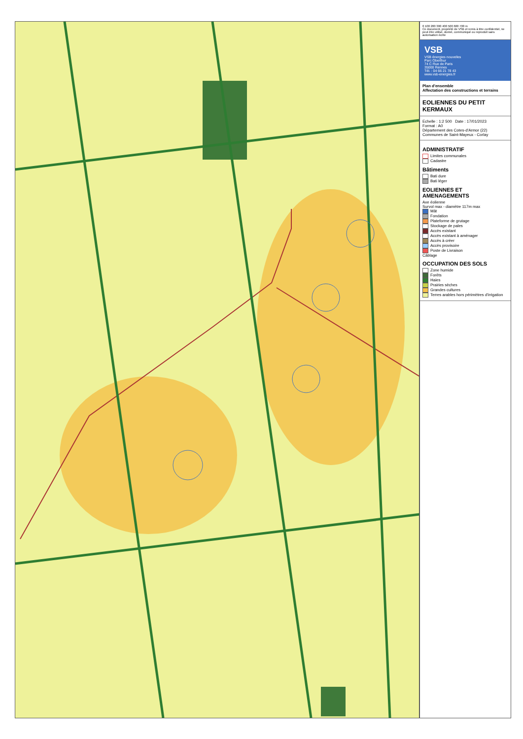0 100 200 300 400 500 600 700 m
Ce document, propriété de VSB et remis à titre confidentiel, ne peut être utilisé, donné, communiqué ou reproduit sans autorisation écrite
VSB
VSB énergies nouvelles
Parc Oberthur
74 C Rue de Paris
35000 Rennes
Tél. : 04 66 21 78 43
www.vsb-energies.fr
Plan d'ensemble
Affectation des constructions et terrains
EOLIENNES DU PETIT KERMAUX
Echelle : 1:2 500 Date : 17/01/2023
Format : A0
Département des Cotes-d'Armor (22)
Communes de Saint-Mayeux - Corlay
ADMINISTRATIF
Limites communales
Cadastre
Bâtiments
Bati dure
Bati léger
EOLIENNES ET AMENAGEMENTS
Axe éolienne
Survol max - diamètre 117m max
Mât
Fondation
Plateforme de grutage
Stockage de pales
Accès existant
Accès existant à aménager
Accès à créer
Accès provisoire
Poste de Livraison
Câblage
OCCUPATION DES SOLS
Zone humide
Forêts
Haies
Prairies sèches
Grandes cultures
Terres arables hors périmètres d'irrigation